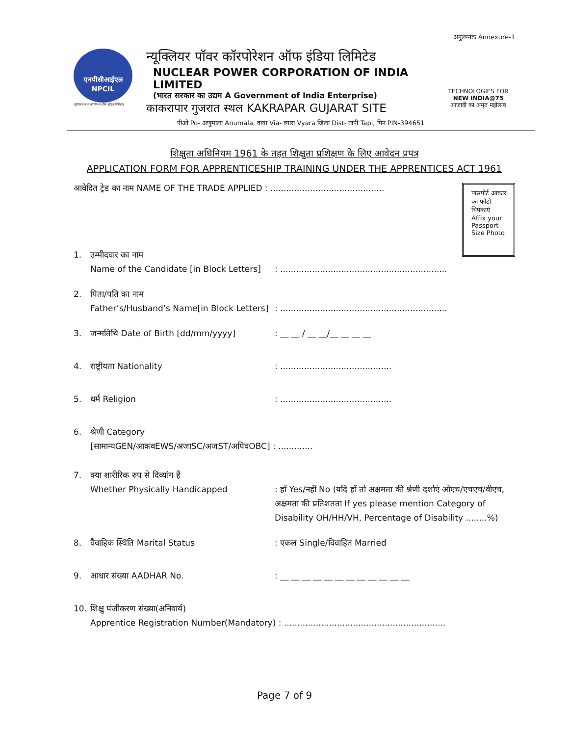अनुलग्नक Annexure-1
एनपीसीआईएल
NPCIL
न्यूक्लियर पावर कॉर्पोरेशन ऑफ इंडिया लिमिटेड
न्यूक्लियर पॉवर कॉरपोरेशन ऑफ इंडिया लिमिटेड
NUCLEAR POWER CORPORATION OF INDIA LIMITED
(भारत सरकार का उद्यम A Government of India Enterprise)
काकरापार गुजरात स्थल KAKRAPAR GUJARAT SITE
TECHNOLOGIES FOR
NEW INDIA@75
आज़ादी का अमृत महोत्सव
पीओ Po- अणुमाला Anumala, वाया Via- व्यारा Vyara जिला Dist- तापी Tapi, पिन PIN-394651
शिक्षुता अधिनियम 1961 के तहत शिक्षुता प्रशिक्षण के लिए आवेदन प्रपत्र
APPLICATION FORM FOR APPRENTICESHIP TRAINING UNDER THE APPRENTICES ACT 1961
आवेदित ट्रेड का नाम NAME OF THE TRADE APPLIED : ...........................................
पासपोर्ट आकार
का फोटो
चिपकाएं
Affix your
Passport
Size Photo
1. उम्मीदवार का नाम
Name of the Candidate [in Block Letters]
: ...............................................................
2. पिता/पति का नाम
Father’s/Husband’s Name[in Block Letters]
: ...............................................................
3. जन्मतिथि Date of Birth [dd/mm/yyyy] : __ __ / __ __/__ __ __ __
4. राष्ट्रीयता Nationality : ..........................................
5. धर्म Religion : ..........................................
6. श्रेणी Category
[सामान्यGEN/आकवEWS/अजाSC/अजST/अपिवOBC] : .............
7. क्या शारीरिक रुप से दिव्यांग हैं
Whether Physically Handicapped
: हाँ Yes/नहीं No (यदि हाँ तो अक्षमता की श्रेणी दर्शाएं ओएच/एचएच/वीएच, अक्षमता की प्रतिशतता If yes please mention Category of Disability OH/HH/VH, Percentage of Disability ........%)
8. वैवाहिक स्थिति Marital Status : एकल Single/विवाहित Married
9. आधार संख्या AADHAR No. : __ __ __ __ __ __ __ __ __ __ __ __
10. शिक्षु पंजीकरण संख्या(अनिवार्य)
Apprentice Registration Number(Mandatory) : .............................................................
Page 7 of 9